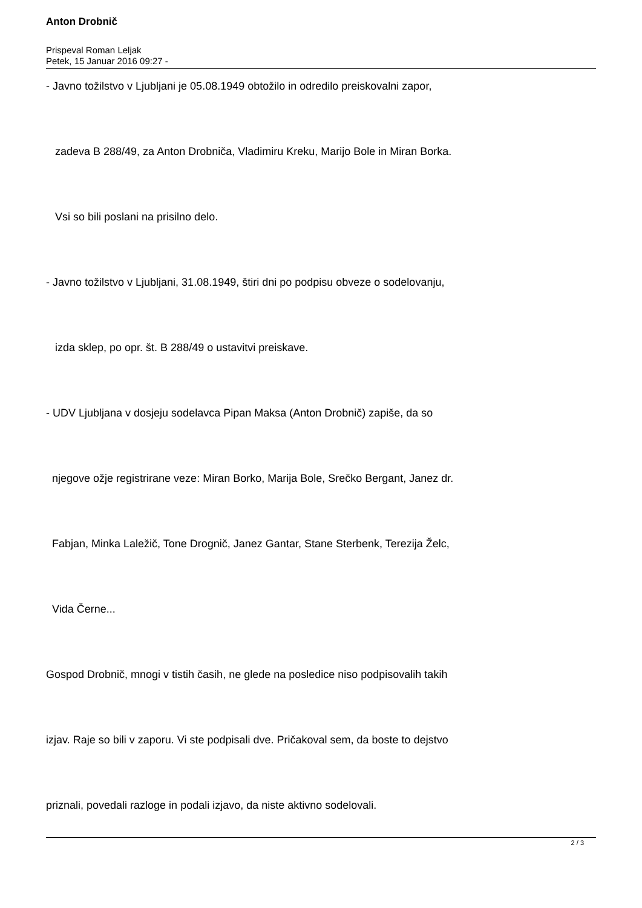Anton Drobnič
Prispeval Roman Leljak
Petek, 15 Januar 2016 09:27 -
- Javno tožilstvo v Ljubljani je 05.08.1949 obtožilo in odredilo preiskovalni zapor,
zadeva B 288/49, za Anton Drobniča, Vladimiru Kreku, Marijo Bole in Miran Borka.
Vsi so bili poslani na prisilno delo.
- Javno tožilstvo v Ljubljani, 31.08.1949, štiri dni po podpisu obveze o sodelovanju,
izda sklep, po opr. št. B 288/49 o ustavitvi preiskave.
- UDV Ljubljana v dosjeju sodelavca Pipan Maksa (Anton Drobnič) zapiše, da so
njegove ožje registrirane veze: Miran Borko, Marija Bole, Srečko Bergant, Janez dr.
Fabjan, Minka Laležič, Tone Drognič, Janez Gantar, Stane Sterbenk, Terezija Želc,
Vida Černe...
Gospod Drobnič, mnogi v tistih časih, ne glede na posledice niso podpisovalih takih
izjav. Raje so bili v zaporu. Vi ste podpisali dve. Pričakoval sem, da boste to dejstvo
priznali, povedali razloge in podali izjavo, da niste aktivno sodelovali.
2 / 3